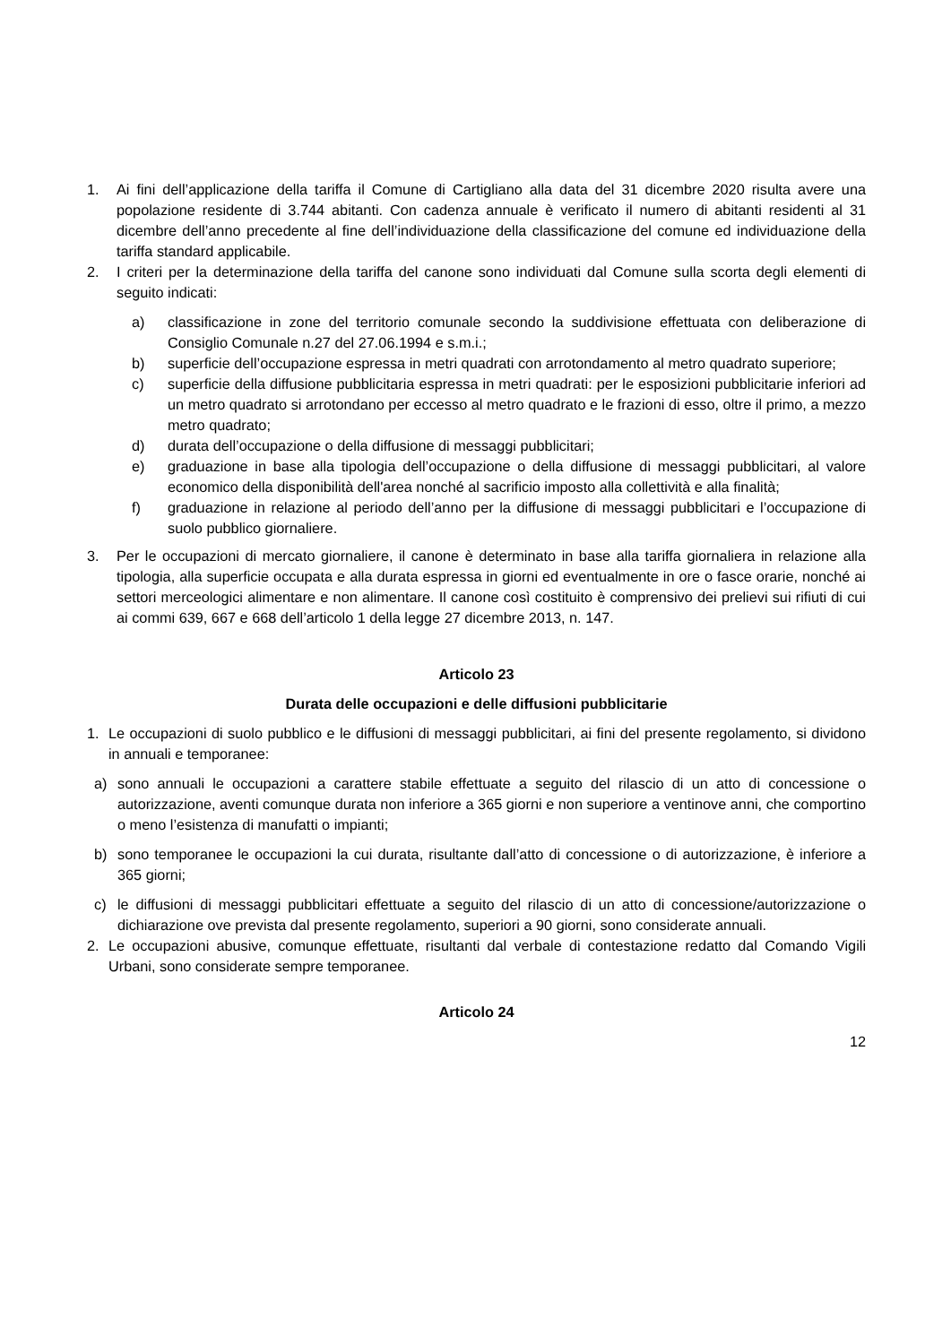1. Ai fini dell’applicazione della tariffa il Comune di Cartigliano alla data del 31 dicembre 2020 risulta avere una popolazione residente di 3.744 abitanti. Con cadenza annuale è verificato il numero di abitanti residenti al 31 dicembre dell’anno precedente al fine dell’individuazione della classificazione del comune ed individuazione della tariffa standard applicabile.
2. I criteri per la determinazione della tariffa del canone sono individuati dal Comune sulla scorta degli elementi di seguito indicati:
a) classificazione in zone del territorio comunale secondo la suddivisione effettuata con deliberazione di Consiglio Comunale n.27 del 27.06.1994 e s.m.i.;
b) superficie dell’occupazione espressa in metri quadrati con arrotondamento al metro quadrato superiore;
c) superficie della diffusione pubblicitaria espressa in metri quadrati: per le esposizioni pubblicitarie inferiori ad un metro quadrato si arrotondano per eccesso al metro quadrato e le frazioni di esso, oltre il primo, a mezzo metro quadrato;
d) durata dell’occupazione o della diffusione di messaggi pubblicitari;
e) graduazione in base alla tipologia dell’occupazione o della diffusione di messaggi pubblicitari, al valore economico della disponibilità dell'area nonché al sacrificio imposto alla collettività e alla finalità;
f) graduazione in relazione al periodo dell’anno per la diffusione di messaggi pubblicitari e l’occupazione di suolo pubblico giornaliere.
3. Per le occupazioni di mercato giornaliere, il canone è determinato in base alla tariffa giornaliera in relazione alla tipologia, alla superficie occupata e alla durata espressa in giorni ed eventualmente in ore o fasce orarie, nonché ai settori merceologici alimentare e non alimentare. Il canone così costituito è comprensivo dei prelievi sui rifiuti di cui ai commi 639, 667 e 668 dell’articolo 1 della legge 27 dicembre 2013, n. 147.
Articolo 23
Durata delle occupazioni e delle diffusioni pubblicitarie
1. Le occupazioni di suolo pubblico e le diffusioni di messaggi pubblicitari, ai fini del presente regolamento, si dividono in annuali e temporanee:
a) sono annuali le occupazioni a carattere stabile effettuate a seguito del rilascio di un atto di concessione o autorizzazione, aventi comunque durata non inferiore a 365 giorni e non superiore a ventinove anni, che comportino o meno l’esistenza di manufatti o impianti;
b) sono temporanee le occupazioni la cui durata, risultante dall’atto di concessione o di autorizzazione, è inferiore a 365 giorni;
c) le diffusioni di messaggi pubblicitari effettuate a seguito del rilascio di un atto di concessione/autorizzazione o dichiarazione ove prevista dal presente regolamento, superiori a 90 giorni, sono considerate annuali.
2. Le occupazioni abusive, comunque effettuate, risultanti dal verbale di contestazione redatto dal Comando Vigili Urbani, sono considerate sempre temporanee.
Articolo 24
12